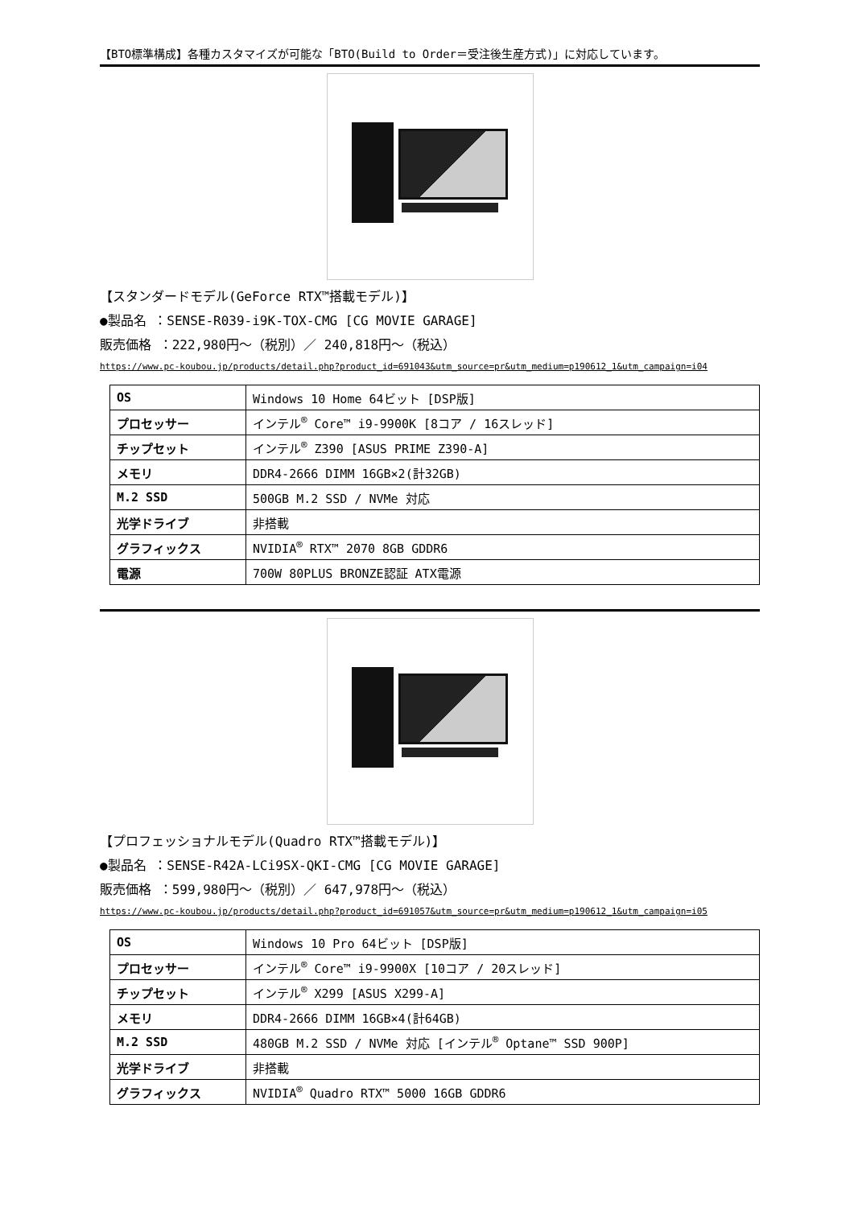【BTO標準構成】各種カスタマイズが可能な「BTO(Build to Order＝受注後生産方式)」に対応しています。
【スタンダードモデル(GeForce RTX™搭載モデル)】
●製品名 ：SENSE-R039-i9K-TOX-CMG [CG MOVIE GARAGE]
販売価格 ：222,980円～（税別）／ 240,818円～（税込）
https://www.pc-koubou.jp/products/detail.php?product_id=691043&utm_source=pr&utm_medium=p190612_1&utm_campaign=i04
| OS | Windows 10 Home 64ビット [DSP版] |
| プロセッサー | インテル<sup>®</sup> Core™ i9-9900K [8コア / 16スレッド] |
| チップセット | インテル<sup>®</sup> Z390 [ASUS PRIME Z390-A] |
| メモリ | DDR4-2666 DIMM 16GB×2(計32GB) |
| M.2 SSD | 500GB M.2 SSD / NVMe 対応 |
| 光学ドライブ | 非搭載 |
| グラフィックス | NVIDIA<sup>®</sup> RTX™ 2070 8GB GDDR6 |
| 電源 | 700W 80PLUS BRONZE認証 ATX電源 |
【プロフェッショナルモデル(Quadro RTX™搭載モデル)】
●製品名 ：SENSE-R42A-LCi9SX-QKI-CMG [CG MOVIE GARAGE]
販売価格 ：599,980円～（税別）／ 647,978円～（税込）
https://www.pc-koubou.jp/products/detail.php?product_id=691057&utm_source=pr&utm_medium=p190612_1&utm_campaign=i05
| OS | Windows 10 Pro 64ビット [DSP版] |
| プロセッサー | インテル<sup>®</sup> Core™ i9-9900X [10コア / 20スレッド] |
| チップセット | インテル<sup>®</sup> X299 [ASUS X299-A] |
| メモリ | DDR4-2666 DIMM 16GB×4(計64GB) |
| M.2 SSD | 480GB M.2 SSD / NVMe 対応 [インテル<sup>®</sup> Optane™ SSD 900P] |
| 光学ドライブ | 非搭載 |
| グラフィックス | NVIDIA<sup>®</sup> Quadro RTX™ 5000 16GB GDDR6 |